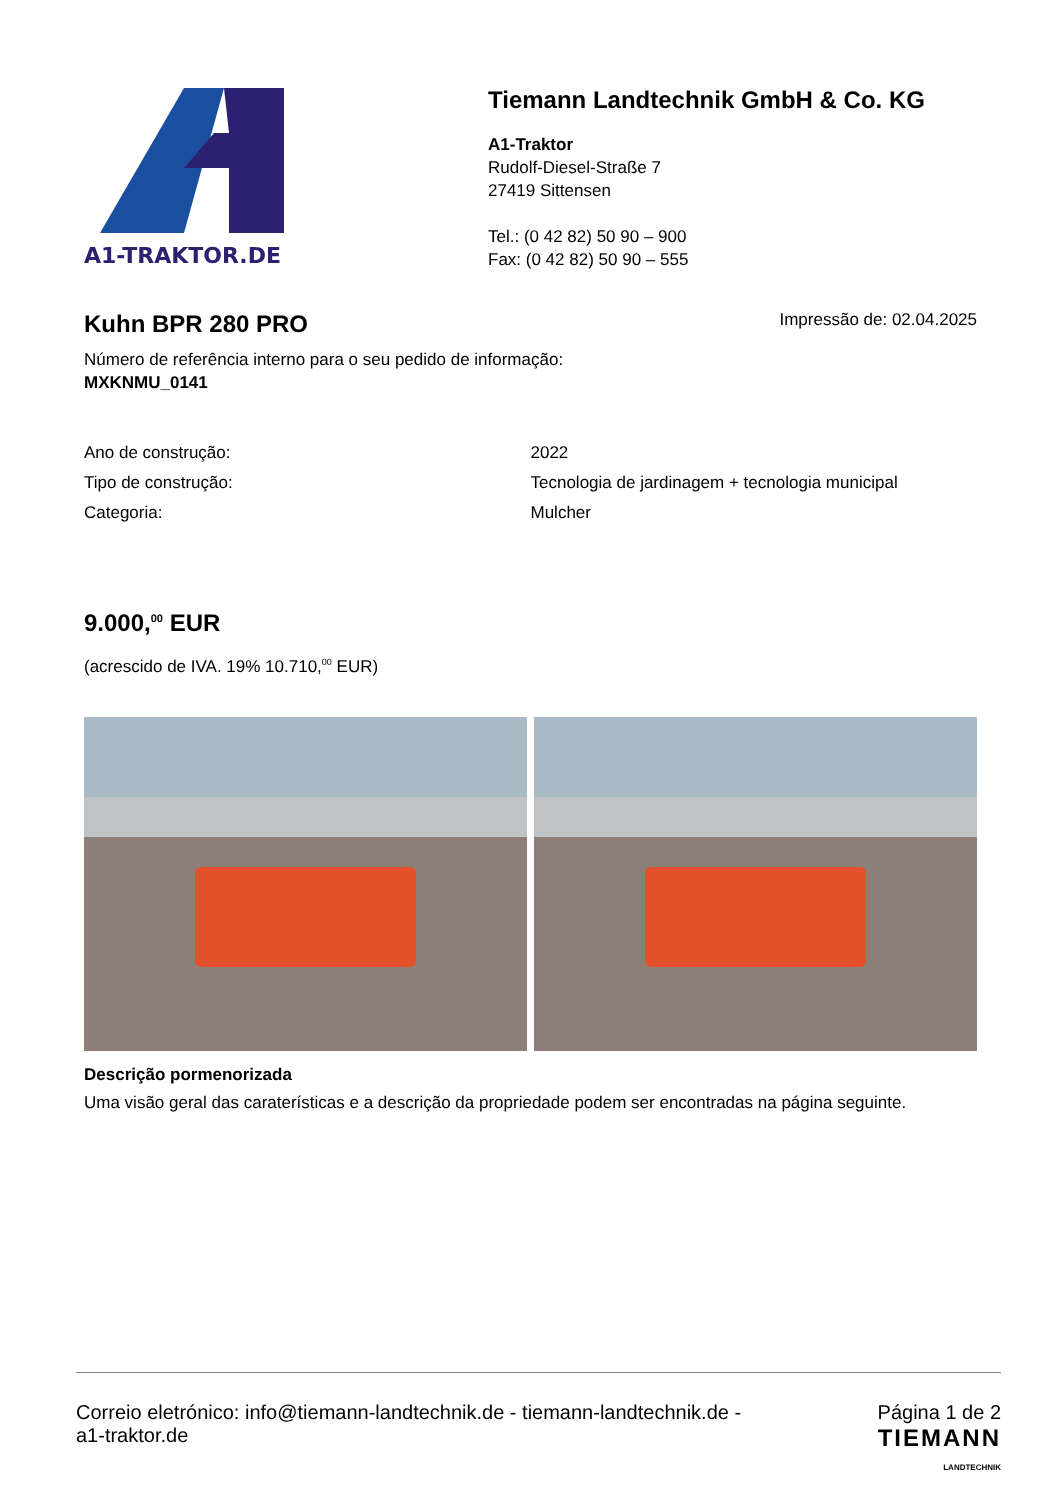A1-TRAKTOR.DE
Tiemann Landtechnik GmbH & Co. KG
A1-Traktor
Rudolf-Diesel-Straße 7
27419 Sittensen
Tel.: (0 42 82) 50 90 – 900
Fax: (0 42 82) 50 90 – 555
Kuhn BPR 280 PRO
Impressão de: 02.04.2025
Número de referência interno para o seu pedido de informação:
MXKNMU_0141
| Ano de construção: | 2022 |
| Tipo de construção: | Tecnologia de jardinagem + tecnologia municipal |
| Categoria: | Mulcher |
9.000,<sup>00</sup> EUR
(acrescido de IVA. 19% 10.710,<sup>00</sup> EUR)
Descrição pormenorizada
Uma visão geral das caraterísticas e a descrição da propriedade podem ser encontradas na página seguinte.
Correio eletrónico: info@tiemann-landtechnik.de - tiemann-landtechnik.de -
a1-traktor.de
Página 1 de 2
TIEMANN
LANDTECHNIK